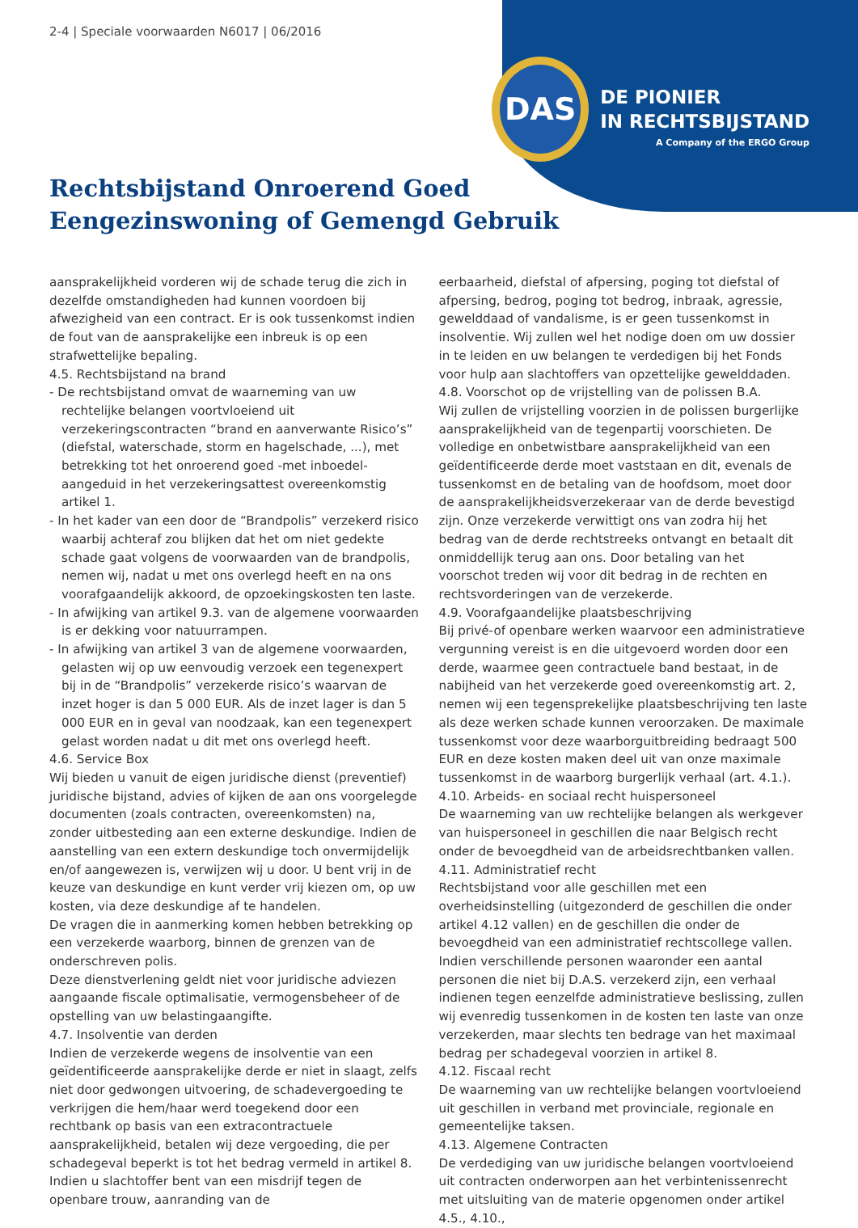2-4 | Speciale voorwaarden N6017 | 06/2016
DAS
DE PIONIER
IN RECHTSBIJSTAND
A Company of the ERGO Group
Rechtsbijstand Onroerend Goed
Eengezinswoning of Gemengd Gebruik
aansprakelijkheid vorderen wij de schade terug die zich in dezelfde omstandigheden had kunnen voordoen bij afwezigheid van een contract. Er is ook tussenkomst indien de fout van de aansprakelijke een inbreuk is op een strafwettelijke bepaling.
4.5. Rechtsbijstand na brand
- De rechtsbijstand omvat de waarneming van uw rechtelijke belangen voortvloeiend uit verzekeringscontracten “brand en aanverwante Risico’s” (diefstal, waterschade, storm en hagelschade, ...), met betrekking tot het onroerend goed -met inboedel- aangeduid in het verzekeringsattest overeenkomstig artikel 1.
- In het kader van een door de “Brandpolis” verzekerd risico waarbij achteraf zou blijken dat het om niet gedekte schade gaat volgens de voorwaarden van de brandpolis, nemen wij, nadat u met ons overlegd heeft en na ons voorafgaandelijk akkoord, de opzoekingskosten ten laste.
- In afwijking van artikel 9.3. van de algemene voorwaarden is er dekking voor natuurrampen.
- In afwijking van artikel 3 van de algemene voorwaarden, gelasten wij op uw eenvoudig verzoek een tegenexpert bij in de “Brandpolis” verzekerde risico’s waarvan de inzet hoger is dan 5 000 EUR. Als de inzet lager is dan 5 000 EUR en in geval van noodzaak, kan een tegenexpert gelast worden nadat u dit met ons overlegd heeft.
4.6. Service Box
Wij bieden u vanuit de eigen juridische dienst (preventief) juridische bijstand, advies of kijken de aan ons voorgelegde documenten (zoals contracten, overeenkomsten) na, zonder uitbesteding aan een externe deskundige. Indien de aanstelling van een extern deskundige toch onvermijdelijk en/of aangewezen is, verwijzen wij u door. U bent vrij in de keuze van deskundige en kunt verder vrij kiezen om, op uw kosten, via deze deskundige af te handelen.
De vragen die in aanmerking komen hebben betrekking op een verzekerde waarborg, binnen de grenzen van de onderschreven polis.
Deze dienstverlening geldt niet voor juridische adviezen aangaande fiscale optimalisatie, vermogensbeheer of de opstelling van uw belastingaangifte.
4.7. Insolventie van derden
Indien de verzekerde wegens de insolventie van een geïdentificeerde aansprakelijke derde er niet in slaagt, zelfs niet door gedwongen uitvoering, de schadevergoeding te verkrijgen die hem/haar werd toegekend door een rechtbank op basis van een extracontractuele aansprakelijkheid, betalen wij deze vergoeding, die per schadegeval beperkt is tot het bedrag vermeld in artikel 8. Indien u slachtoffer bent van een misdrijf tegen de openbare trouw, aanranding van de
eerbaarheid, diefstal of afpersing, poging tot diefstal of afpersing, bedrog, poging tot bedrog, inbraak, agressie, gewelddaad of vandalisme, is er geen tussenkomst in insolventie. Wij zullen wel het nodige doen om uw dossier in te leiden en uw belangen te verdedigen bij het Fonds voor hulp aan slachtoffers van opzettelijke gewelddaden.
4.8. Voorschot op de vrijstelling van de polissen B.A.
Wij zullen de vrijstelling voorzien in de polissen burgerlijke aansprakelijkheid van de tegenpartij voorschieten. De volledige en onbetwistbare aansprakelijkheid van een geïdentificeerde derde moet vaststaan en dit, evenals de tussenkomst en de betaling van de hoofdsom, moet door de aansprakelijkheidsverzekeraar van de derde bevestigd zijn. Onze verzekerde verwittigt ons van zodra hij het bedrag van de derde rechtstreeks ontvangt en betaalt dit onmiddellijk terug aan ons. Door betaling van het voorschot treden wij voor dit bedrag in de rechten en rechtsvorderingen van de verzekerde.
4.9. Voorafgaandelijke plaatsbeschrijving
Bij privé-of openbare werken waarvoor een administratieve vergunning vereist is en die uitgevoerd worden door een derde, waarmee geen contractuele band bestaat, in de nabijheid van het verzekerde goed overeenkomstig art. 2, nemen wij een tegensprekelijke plaatsbeschrijving ten laste als deze werken schade kunnen veroorzaken. De maximale tussenkomst voor deze waarborguitbreiding bedraagt 500 EUR en deze kosten maken deel uit van onze maximale tussenkomst in de waarborg burgerlijk verhaal (art. 4.1.).
4.10. Arbeids- en sociaal recht huispersoneel
De waarneming van uw rechtelijke belangen als werkgever van huispersoneel in geschillen die naar Belgisch recht onder de bevoegdheid van de arbeidsrechtbanken vallen.
4.11. Administratief recht
Rechtsbijstand voor alle geschillen met een overheidsinstelling (uitgezonderd de geschillen die onder artikel 4.12 vallen) en de geschillen die onder de bevoegdheid van een administratief rechtscollege vallen. Indien verschillende personen waaronder een aantal personen die niet bij D.A.S. verzekerd zijn, een verhaal indienen tegen eenzelfde administratieve beslissing, zullen wij evenredig tussenkomen in de kosten ten laste van onze verzekerden, maar slechts ten bedrage van het maximaal bedrag per schadegeval voorzien in artikel 8.
4.12. Fiscaal recht
De waarneming van uw rechtelijke belangen voortvloeiend uit geschillen in verband met provinciale, regionale en gemeentelijke taksen.
4.13. Algemene Contracten
De verdediging van uw juridische belangen voortvloeiend uit contracten onderworpen aan het verbintenissenrecht met uitsluiting van de materie opgenomen onder artikel 4.5., 4.10.,